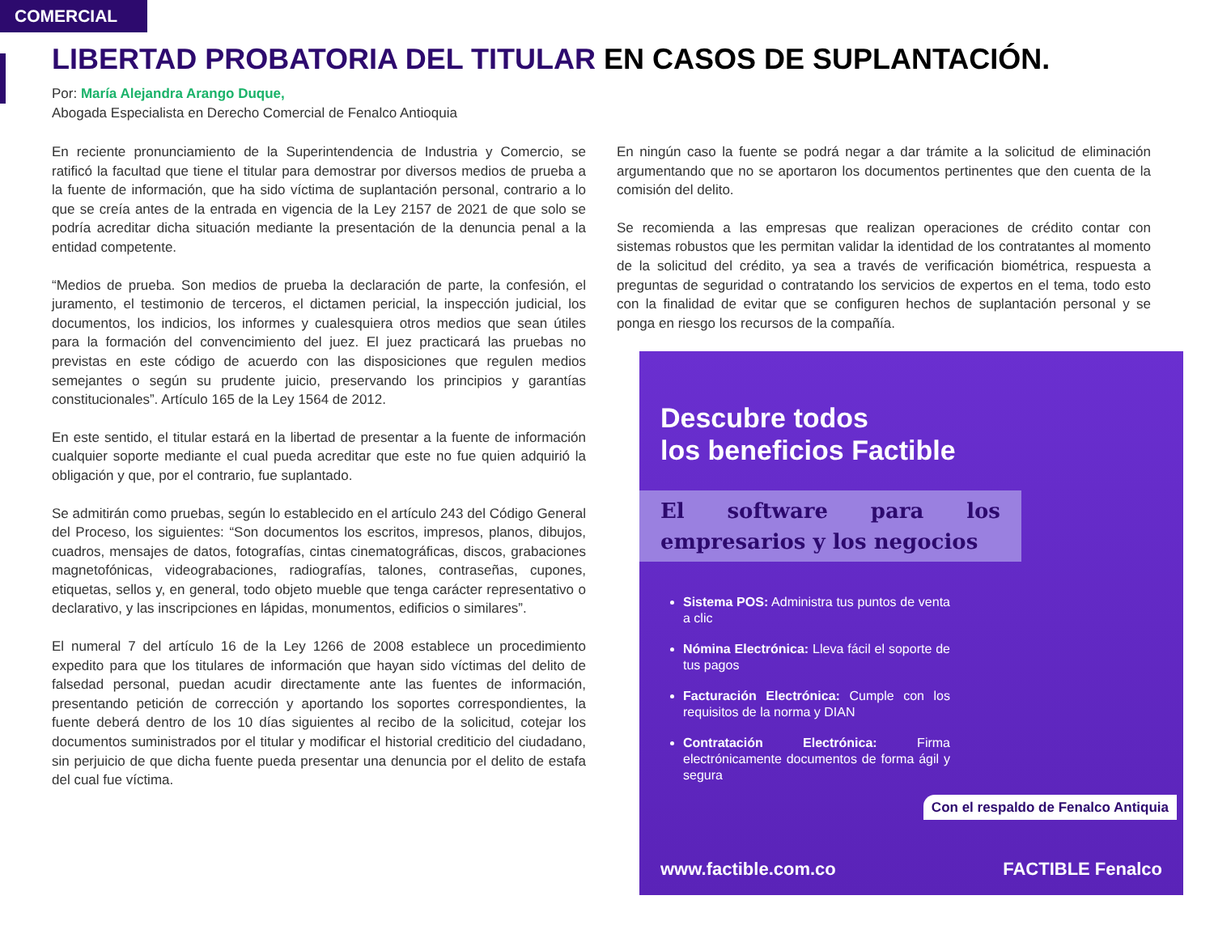COMERCIAL
LIBERTAD PROBATORIA DEL TITULAR EN CASOS DE SUPLANTACIÓN.
Por: María Alejandra Arango Duque,
Abogada Especialista en Derecho Comercial de Fenalco Antioquia
En reciente pronunciamiento de la Superintendencia de Industria y Comercio, se ratificó la facultad que tiene el titular para demostrar por diversos medios de prueba a la fuente de información, que ha sido víctima de suplantación personal, contrario a lo que se creía antes de la entrada en vigencia de la Ley 2157 de 2021 de que solo se podría acreditar dicha situación mediante la presentación de la denuncia penal a la entidad competente.
“Medios de prueba. Son medios de prueba la declaración de parte, la confesión, el juramento, el testimonio de terceros, el dictamen pericial, la inspección judicial, los documentos, los indicios, los informes y cualesquiera otros medios que sean útiles para la formación del convencimiento del juez. El juez practicará las pruebas no previstas en este código de acuerdo con las disposiciones que regulen medios semejantes o según su prudente juicio, preservando los principios y garantías constitucionales”. Artículo 165 de la Ley 1564 de 2012.
En este sentido, el titular estará en la libertad de presentar a la fuente de información cualquier soporte mediante el cual pueda acreditar que este no fue quien adquirió la obligación y que, por el contrario, fue suplantado.
Se admitirán como pruebas, según lo establecido en el artículo 243 del Código General del Proceso, los siguientes: “Son documentos los escritos, impresos, planos, dibujos, cuadros, mensajes de datos, fotografías, cintas cinematográficas, discos, grabaciones magnetofónicas, videograbaciones, radiografías, talones, contraseñas, cupones, etiquetas, sellos y, en general, todo objeto mueble que tenga carácter representativo o declarativo, y las inscripciones en lápidas, monumentos, edificios o similares”.
El numeral 7 del artículo 16 de la Ley 1266 de 2008 establece un procedimiento expedito para que los titulares de información que hayan sido víctimas del delito de falsedad personal, puedan acudir directamente ante las fuentes de información, presentando petición de corrección y aportando los soportes correspondientes, la fuente deberá dentro de los 10 días siguientes al recibo de la solicitud, cotejar los documentos suministrados por el titular y modificar el historial crediticio del ciudadano, sin perjuicio de que dicha fuente pueda presentar una denuncia por el delito de estafa del cual fue víctima.
En ningún caso la fuente se podrá negar a dar trámite a la solicitud de eliminación argumentando que no se aportaron los documentos pertinentes que den cuenta de la comisión del delito.
Se recomienda a las empresas que realizan operaciones de crédito contar con sistemas robustos que les permitan validar la identidad de los contratantes al momento de la solicitud del crédito, ya sea a través de verificación biométrica, respuesta a preguntas de seguridad o contratando los servicios de expertos en el tema, todo esto con la finalidad de evitar que se configuren hechos de suplantación personal y se ponga en riesgo los recursos de la compañía.
Descubre todos
los beneficios Factible
El software para los empresarios y los negocios
Sistema POS: Administra tus puntos de venta a clic
Nómina Electrónica: Lleva fácil el soporte de tus pagos
Facturación Electrónica: Cumple con los requisitos de la norma y DIAN
Contratación Electrónica: Firma electrónicamente documentos de forma ágil y segura
Con el respaldo de Fenalco Antiquia
www.factible.com.co FACTIBLE Fenalco